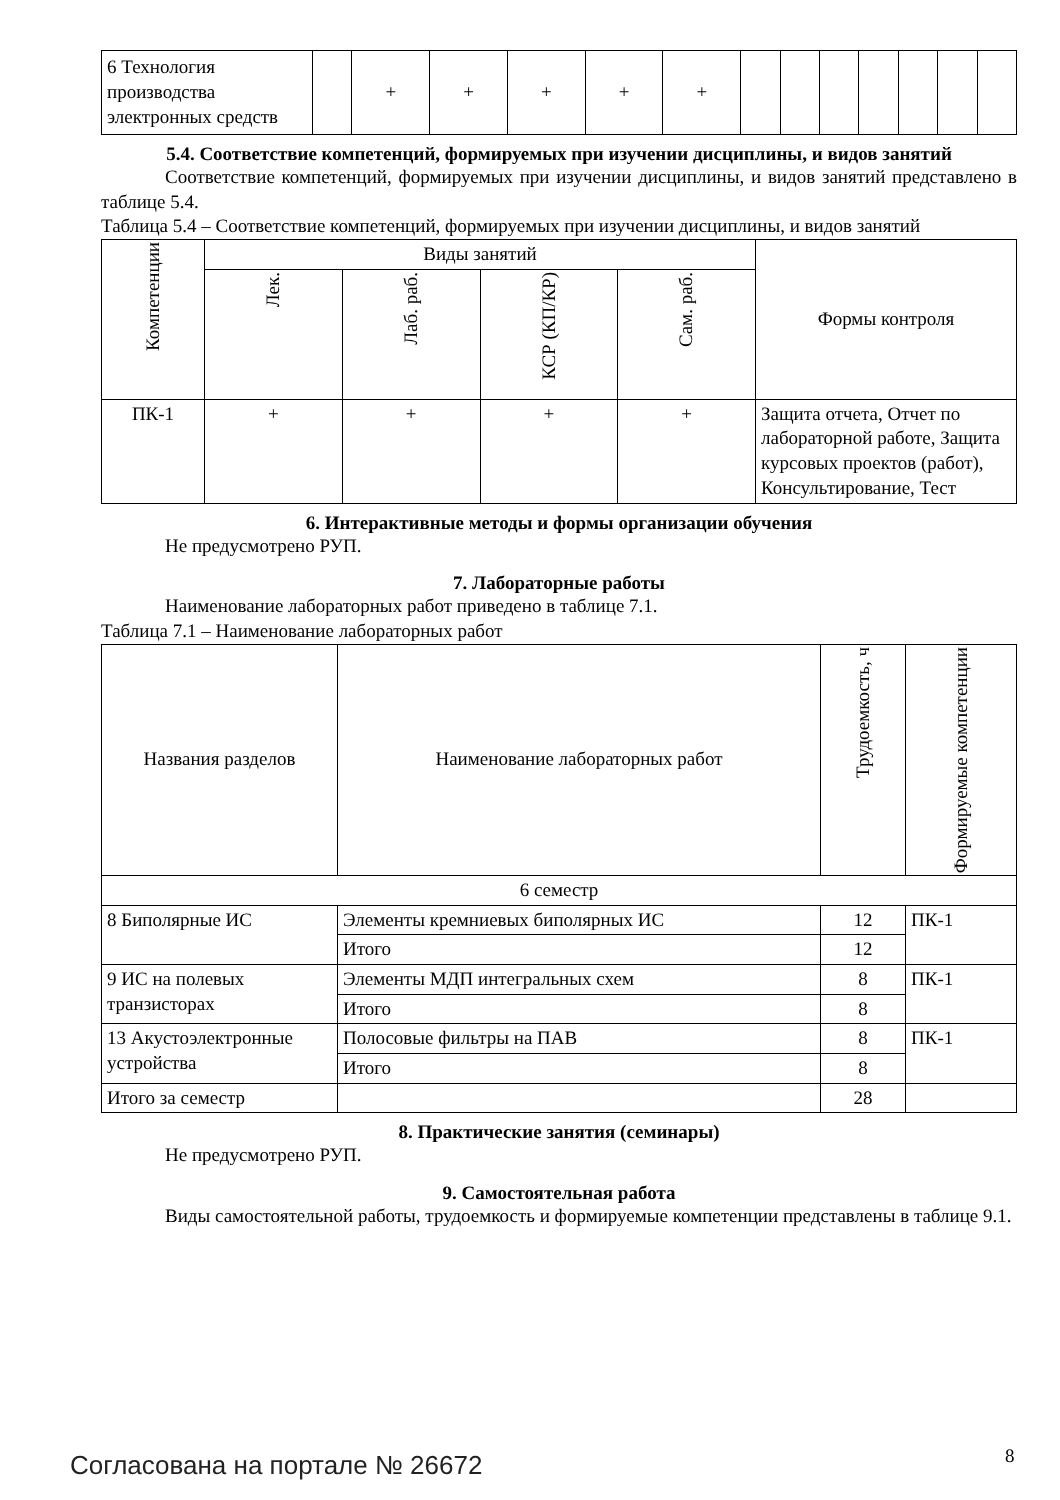| 6 Технология производства электронных средств | | + | + | + | + | + | | | | | | | |
5.4. Соответствие компетенций, формируемых при изучении дисциплины, и видов занятий
Соответствие компетенций, формируемых при изучении дисциплины, и видов занятий представлено в таблице 5.4.
Таблица 5.4 – Соответствие компетенций, формируемых при изучении дисциплины, и видов занятий
| Компетенции | Виды занятий | | | | Формы контроля |
| --- | --- | --- | --- | --- | --- |
| | Лек. | Лаб. раб. | КСР (КП/КР) | Сам. раб. | |
| ПК-1 | + | + | + | + | Защита отчета, Отчет по лабораторной работе, Защита курсовых проектов (работ), Консультирование, Тест |
6. Интерактивные методы и формы организации обучения
Не предусмотрено РУП.
7. Лабораторные работы
Наименование лабораторных работ приведено в таблице 7.1.
Таблица 7.1 – Наименование лабораторных работ
| Названия разделов | Наименование лабораторных работ | Трудоемкость, ч | Формируемые компетенции |
| --- | --- | --- | --- |
| 6 семестр | | | |
| 8 Биполярные ИС | Элементы кремниевых биполярных ИС | 12 | ПК-1 |
| | Итого | 12 | |
| 9 ИС на полевых транзисторах | Элементы МДП интегральных схем | 8 | ПК-1 |
| | Итого | 8 | |
| 13 Акустоэлектронные устройства | Полосовые фильтры на ПАВ | 8 | ПК-1 |
| | Итого | 8 | |
| Итого за семестр | | 28 | |
8. Практические занятия (семинары)
Не предусмотрено РУП.
9. Самостоятельная работа
Виды самостоятельной работы, трудоемкость и формируемые компетенции представлены в таблице 9.1.
Согласована на портале № 26672 8